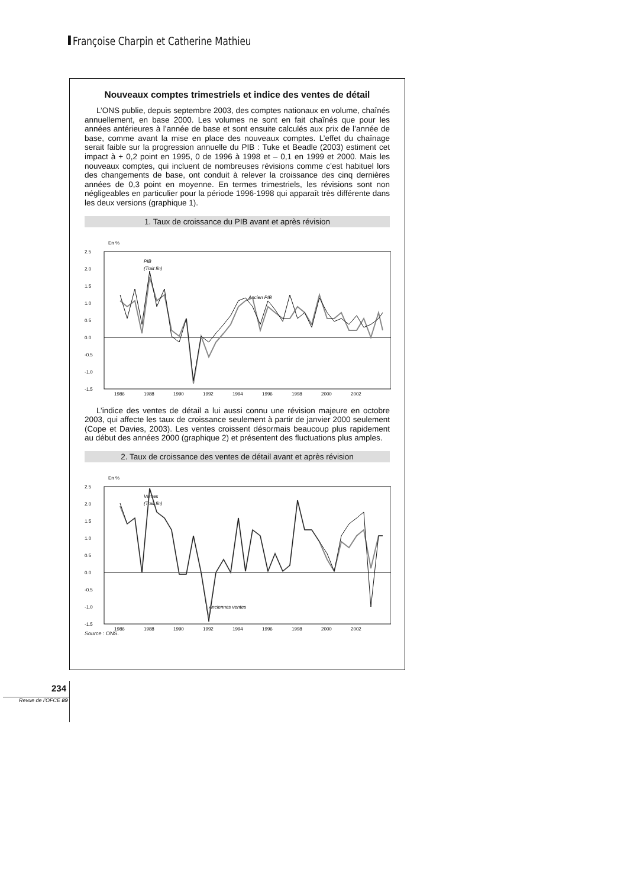Françoise Charpin et Catherine Mathieu
Nouveaux comptes trimestriels et indice des ventes de détail
L’ONS publie, depuis septembre 2003, des comptes nationaux en volume, chaînés annuellement, en base 2000. Les volumes ne sont en fait chaînés que pour les années antérieures à l’année de base et sont ensuite calculés aux prix de l’année de base, comme avant la mise en place des nouveaux comptes. L’effet du chaînage serait faible sur la progression annuelle du PIB : Tuke et Beadle (2003) estiment cet impact à + 0,2 point en 1995, 0 de 1996 à 1998 et – 0,1 en 1999 et 2000. Mais les nouveaux comptes, qui incluent de nombreuses révisions comme c’est habituel lors des changements de base, ont conduit à relever la croissance des cinq dernières années de 0,3 point en moyenne. En termes trimestriels, les révisions sont non négligeables en particulier pour la période 1996-1998 qui apparaît très différente dans les deux versions (graphique 1).
1. Taux de croissance du PIB avant et après révision
En %
2.5
2.0
1.5
1.0
0.5
0.0
-0.5
-1.0
-1.5
PIB
(Trait fin)
Ancien PIB
1986
1988
1990
1992
1994
1996
1998
2000
2002
L’indice des ventes de détail a lui aussi connu une révision majeure en octobre 2003, qui affecte les taux de croissance seulement à partir de janvier 2000 seulement (Cope et Davies, 2003). Les ventes croissent désormais beaucoup plus rapidement au début des années 2000 (graphique 2) et présentent des fluctuations plus amples.
2. Taux de croissance des ventes de détail avant et après révision
En %
2.5
2.0
1.5
1.0
0.5
0.0
-0.5
-1.0
-1.5
Ventes
(Trait fin)
Anciennes ventes
1986
1988
1990
1992
1994
1996
1998
2000
2002
Source : ONS.
234
Revue de l’OFCE 89